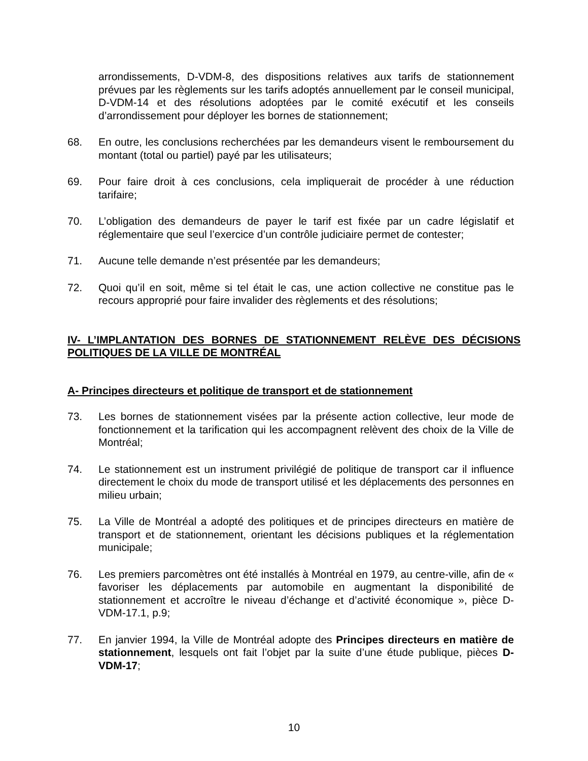arrondissements, D-VDM-8, des dispositions relatives aux tarifs de stationnement prévues par les règlements sur les tarifs adoptés annuellement par le conseil municipal, D-VDM-14 et des résolutions adoptées par le comité exécutif et les conseils d’arrondissement pour déployer les bornes de stationnement;
68. En outre, les conclusions recherchées par les demandeurs visent le remboursement du montant (total ou partiel) payé par les utilisateurs;
69. Pour faire droit à ces conclusions, cela impliquerait de procéder à une réduction tarifaire;
70. L’obligation des demandeurs de payer le tarif est fixée par un cadre législatif et réglementaire que seul l’exercice d’un contrôle judiciaire permet de contester;
71. Aucune telle demande n’est présentée par les demandeurs;
72. Quoi qu’il en soit, même si tel était le cas, une action collective ne constitue pas le recours approprié pour faire invalider des règlements et des résolutions;
IV- L’IMPLANTATION DES BORNES DE STATIONNEMENT RELÈVE DES DÉCISIONS POLITIQUES DE LA VILLE DE MONTRÉAL
A- Principes directeurs et politique de transport et de stationnement
73. Les bornes de stationnement visées par la présente action collective, leur mode de fonctionnement et la tarification qui les accompagnent relèvent des choix de la Ville de Montréal;
74. Le stationnement est un instrument privilégié de politique de transport car il influence directement le choix du mode de transport utilisé et les déplacements des personnes en milieu urbain;
75. La Ville de Montréal a adopté des politiques et de principes directeurs en matière de transport et de stationnement, orientant les décisions publiques et la réglementation municipale;
76. Les premiers parcomètres ont été installés à Montréal en 1979, au centre-ville, afin de « favoriser les déplacements par automobile en augmentant la disponibilité de stationnement et accroître le niveau d’échange et d’activité économique », pièce D-VDM-17.1, p.9;
77. En janvier 1994, la Ville de Montréal adopte des Principes directeurs en matière de stationnement, lesquels ont fait l’objet par la suite d’une étude publique, pièces D-VDM-17;
10